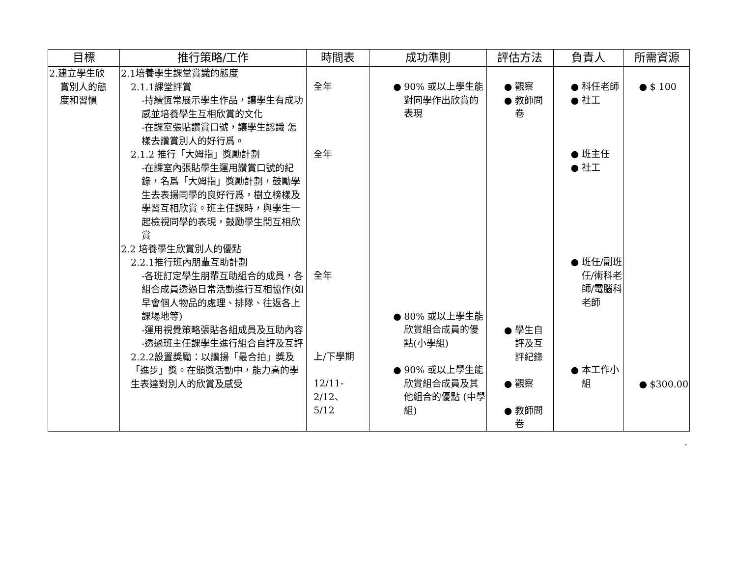| 目標 | 推行策略/工作 | 時間表 | 成功準則 | 評估方法 | 負責人 | 所需資源 |
| --- | --- | --- | --- | --- | --- | --- |
| 2.建立學生欣 賞別人的態 度和習慣 | 2.1培養學生課堂賞識的態度 2.1.1課堂評賞 -持續恆常展示學生作品，讓學生有成功感並培養學生互相欣賞的文化 -在課室張貼讚賞口號，讓學生認識 怎樣去讚賞別人的好行爲。 2.1.2 推行「大姆指」獎勵計劃 -在課室內張貼學生運用讚賞口號的紀錄，名爲「大姆指」獎勵計劃，鼓勵學生去表揚同學的良好行爲，樹立榜樣及學習互相欣賞。班主任課時，與學生一起檢視同學的表現，鼓勵學生間互相欣賞 2.2 培養學生欣賞別人的優點 2.2.1推行班內朋輩互助計劃 -各班訂定學生朋輩互助組合的成員，各組合成員透過日常活動進行互相協作(如早會個人物品的處理、排隊、往返各上課場地等) -運用視覺策略張貼各組成員及互助內容 -透過班主任課學生進行組合自評及互評 2.2.2設置獎勵：以讚揚「最合拍」獎及「進步」獎。在頒獎活動中，能力高的學生表達對別人的欣賞及感受 | 全年 全年 全年 上/下學期 12/11-2/12、 5/12 | 90% 或以上學生能對同學作出欣賞的表現 80% 或以上學生能欣賞組合成員的優點(小學組) 90% 或以上學生能欣賞組合成員及其他組合的優點 (中學組) | 觀察 教師問卷 學生自評及互評紀錄 觀察 教師問卷 | 科任老師 社工 班主任 社工 班任/副班任/術科老師/電腦科老師 本工作小組 | $ 100 $300.00 |
.